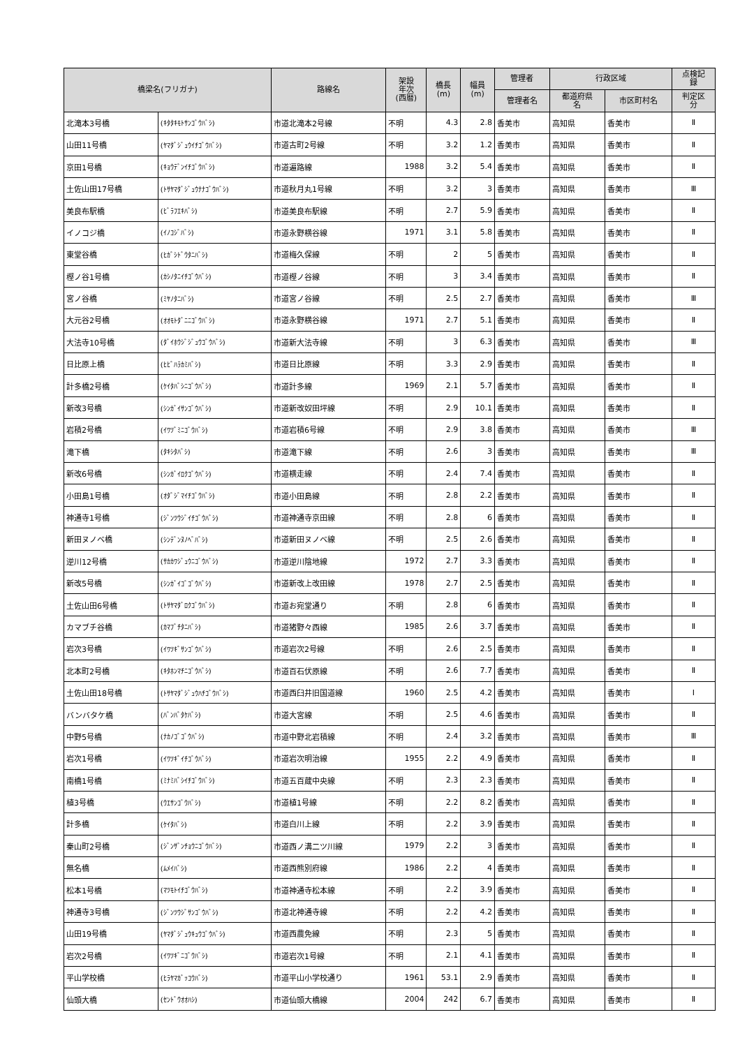| 橋梁名(フリガナ) | | 路線名 | 架設 年次 (西暦) | 橋長 (m) | 幅員 (m) | 管理者 | 行政区域 | | 点検記 録 |
| --- | --- | --- | --- | --- | --- | --- | --- | --- | --- |
| | | | | | | 管理者名 | 都道府県 名 | 市区町村名 | 判定区 分 |
| 北滝本3号橋 | (ｷﾀﾀｷﾓﾄｻﾝｺﾞｳﾊﾞｼ) | 市道北滝本2号線 | 不明 | 4.3 | 2.8 | 香美市 | 高知県 | 香美市 | Ⅱ |
| 山田11号橋 | (ﾔﾏﾀﾞｼﾞｭｳｲﾁｺﾞｳﾊﾞｼ) | 市道古町2号線 | 不明 | 3.2 | 1.2 | 香美市 | 高知県 | 香美市 | Ⅱ |
| 京田1号橋 | (ｷｮｳﾃﾞﾝｲﾁｺﾞｳﾊﾞｼ) | 市道遍路線 | 1988 | 3.2 | 5.4 | 香美市 | 高知県 | 香美市 | Ⅱ |
| 土佐山田17号橋 | (ﾄｻﾔﾏﾀﾞｼﾞｭｳﾅﾅｺﾞｳﾊﾞｼ) | 市道秋月丸1号線 | 不明 | 3.2 | 3 | 香美市 | 高知県 | 香美市 | Ⅲ |
| 美良布駅橋 | (ﾋﾞﾗﾌｴｷﾊﾞｼ) | 市道美良布駅線 | 不明 | 2.7 | 5.9 | 香美市 | 高知県 | 香美市 | Ⅱ |
| イノコジ橋 | (ｲﾉｺｼﾞﾊﾞｼ) | 市道永野横谷線 | 1971 | 3.1 | 5.8 | 香美市 | 高知県 | 香美市 | Ⅱ |
| 東堂谷橋 | (ﾋｶﾞｼﾄﾞｳﾀﾆﾊﾞｼ) | 市道梅久保線 | 不明 | 2 | 5 | 香美市 | 高知県 | 香美市 | Ⅱ |
| 樫ノ谷1号橋 | (ｶｼﾉﾀﾆｲﾁｺﾞｳﾊﾞｼ) | 市道樫ノ谷線 | 不明 | 3 | 3.4 | 香美市 | 高知県 | 香美市 | Ⅱ |
| 宮ノ谷橋 | (ﾐﾔﾉﾀﾆﾊﾞｼ) | 市道宮ノ谷線 | 不明 | 2.5 | 2.7 | 香美市 | 高知県 | 香美市 | Ⅲ |
| 大元谷2号橋 | (ｵｵﾓﾄﾀﾞﾆﾆｺﾞｳﾊﾞｼ) | 市道永野横谷線 | 1971 | 2.7 | 5.1 | 香美市 | 高知県 | 香美市 | Ⅱ |
| 大法寺10号橋 | (ﾀﾞｲﾎｳｼﾞｼﾞｭｳｺﾞｳﾊﾞｼ) | 市道新大法寺線 | 不明 | 3 | 6.3 | 香美市 | 高知県 | 香美市 | Ⅲ |
| 日比原上橋 | (ﾋﾋﾞﾊﾗｶﾐﾊﾞｼ) | 市道日比原線 | 不明 | 3.3 | 2.9 | 香美市 | 高知県 | 香美市 | Ⅱ |
| 計多橋2号橋 | (ｹｲﾀﾊﾞｼﾆｺﾞｳﾊﾞｼ) | 市道計多線 | 1969 | 2.1 | 5.7 | 香美市 | 高知県 | 香美市 | Ⅱ |
| 新改3号橋 | (ｼﾝｶﾞｲｻﾝｺﾞｳﾊﾞｼ) | 市道新改奴田坪線 | 不明 | 2.9 | 10.1 | 香美市 | 高知県 | 香美市 | Ⅱ |
| 岩積2号橋 | (ｲﾜﾂﾞﾐﾆｺﾞｳﾊﾞｼ) | 市道岩積6号線 | 不明 | 2.9 | 3.8 | 香美市 | 高知県 | 香美市 | Ⅲ |
| 滝下橋 | (ﾀｷｼﾀﾊﾞｼ) | 市道滝下線 | 不明 | 2.6 | 3 | 香美市 | 高知県 | 香美市 | Ⅲ |
| 新改6号橋 | (ｼﾝｶﾞｲﾛｸｺﾞｳﾊﾞｼ) | 市道横走線 | 不明 | 2.4 | 7.4 | 香美市 | 高知県 | 香美市 | Ⅱ |
| 小田島1号橋 | (ｵﾀﾞｼﾞﾏｲﾁｺﾞｳﾊﾞｼ) | 市道小田島線 | 不明 | 2.8 | 2.2 | 香美市 | 高知県 | 香美市 | Ⅱ |
| 神通寺1号橋 | (ｼﾞﾝﾂｳｼﾞｲﾁｺﾞｳﾊﾞｼ) | 市道神通寺京田線 | 不明 | 2.8 | 6 | 香美市 | 高知県 | 香美市 | Ⅱ |
| 新田ヌノベ橋 | (ｼﾝﾃﾞﾝﾇﾉﾍﾞﾊﾞｼ) | 市道新田ヌノベ線 | 不明 | 2.5 | 2.6 | 香美市 | 高知県 | 香美市 | Ⅱ |
| 逆川12号橋 | (ｻｶｶﾜｼﾞｭｳﾆｺﾞｳﾊﾞｼ) | 市道逆川陰地線 | 1972 | 2.7 | 3.3 | 香美市 | 高知県 | 香美市 | Ⅱ |
| 新改5号橋 | (ｼﾝｶﾞｲｺﾞｺﾞｳﾊﾞｼ) | 市道新改上改田線 | 1978 | 2.7 | 2.5 | 香美市 | 高知県 | 香美市 | Ⅱ |
| 土佐山田6号橋 | (ﾄｻﾔﾏﾀﾞﾛｸｺﾞｳﾊﾞｼ) | 市道お宛堂通り | 不明 | 2.8 | 6 | 香美市 | 高知県 | 香美市 | Ⅱ |
| カマブチ谷橋 | (ｶﾏﾌﾞﾁﾀﾆﾊﾞｼ) | 市道猪野々西線 | 1985 | 2.6 | 3.7 | 香美市 | 高知県 | 香美市 | Ⅱ |
| 岩次3号橋 | (ｲﾜﾂｷﾞｻﾝｺﾞｳﾊﾞｼ) | 市道岩次2号線 | 不明 | 2.6 | 2.5 | 香美市 | 高知県 | 香美市 | Ⅱ |
| 北本町2号橋 | (ｷﾀﾎﾝﾏﾁﾆｺﾞｳﾊﾞｼ) | 市道百石伏原線 | 不明 | 2.6 | 7.7 | 香美市 | 高知県 | 香美市 | Ⅱ |
| 土佐山田18号橋 | (ﾄｻﾔﾏﾀﾞｼﾞｭｳﾊﾁｺﾞｳﾊﾞｼ) | 市道西臼井旧国道線 | 1960 | 2.5 | 4.2 | 香美市 | 高知県 | 香美市 | Ⅰ |
| バンバタケ橋 | (ﾊﾞﾝﾊﾞﾀｹﾊﾞｼ) | 市道大宮線 | 不明 | 2.5 | 4.6 | 香美市 | 高知県 | 香美市 | Ⅱ |
| 中野5号橋 | (ﾅｶﾉｺﾞｺﾞｳﾊﾞｼ) | 市道中野北岩積線 | 不明 | 2.4 | 3.2 | 香美市 | 高知県 | 香美市 | Ⅲ |
| 岩次1号橋 | (ｲﾜﾂｷﾞｲﾁｺﾞｳﾊﾞｼ) | 市道岩次明治線 | 1955 | 2.2 | 4.9 | 香美市 | 高知県 | 香美市 | Ⅱ |
| 南橋1号橋 | (ﾐﾅﾐﾊﾞｼｲﾁｺﾞｳﾊﾞｼ) | 市道五百蔵中央線 | 不明 | 2.3 | 2.3 | 香美市 | 高知県 | 香美市 | Ⅱ |
| 植3号橋 | (ｳｴｻﾝｺﾞｳﾊﾞｼ) | 市道植1号線 | 不明 | 2.2 | 8.2 | 香美市 | 高知県 | 香美市 | Ⅱ |
| 計多橋 | (ｹｲﾀﾊﾞｼ) | 市道白川上線 | 不明 | 2.2 | 3.9 | 香美市 | 高知県 | 香美市 | Ⅱ |
| 秦山町2号橋 | (ｼﾞﾝｻﾞﾝﾁｮｳﾆｺﾞｳﾊﾞｼ) | 市道西ノ溝二ツ川線 | 1979 | 2.2 | 3 | 香美市 | 高知県 | 香美市 | Ⅱ |
| 無名橋 | (ﾑﾒｲﾊﾞｼ) | 市道西熊別府線 | 1986 | 2.2 | 4 | 香美市 | 高知県 | 香美市 | Ⅱ |
| 松本1号橋 | (ﾏﾂﾓﾄｲﾁｺﾞｳﾊﾞｼ) | 市道神通寺松本線 | 不明 | 2.2 | 3.9 | 香美市 | 高知県 | 香美市 | Ⅱ |
| 神通寺3号橋 | (ｼﾞﾝﾂｳｼﾞｻﾝｺﾞｳﾊﾞｼ) | 市道北神通寺線 | 不明 | 2.2 | 4.2 | 香美市 | 高知県 | 香美市 | Ⅱ |
| 山田19号橋 | (ﾔﾏﾀﾞｼﾞｭｳｷｭｳｺﾞｳﾊﾞｼ) | 市道西農免線 | 不明 | 2.3 | 5 | 香美市 | 高知県 | 香美市 | Ⅱ |
| 岩次2号橋 | (ｲﾜﾂｷﾞﾆｺﾞｳﾊﾞｼ) | 市道岩次1号線 | 不明 | 2.1 | 4.1 | 香美市 | 高知県 | 香美市 | Ⅱ |
| 平山学校橋 | (ﾋﾗﾔﾏｶﾞｯｺｳﾊﾞｼ) | 市道平山小学校通り | 1961 | 53.1 | 2.9 | 香美市 | 高知県 | 香美市 | Ⅱ |
| 仙頭大橋 | (ｾﾝﾄﾞｳｵｵﾊｼ) | 市道仙頭大橋線 | 2004 | 242 | 6.7 | 香美市 | 高知県 | 香美市 | Ⅱ |